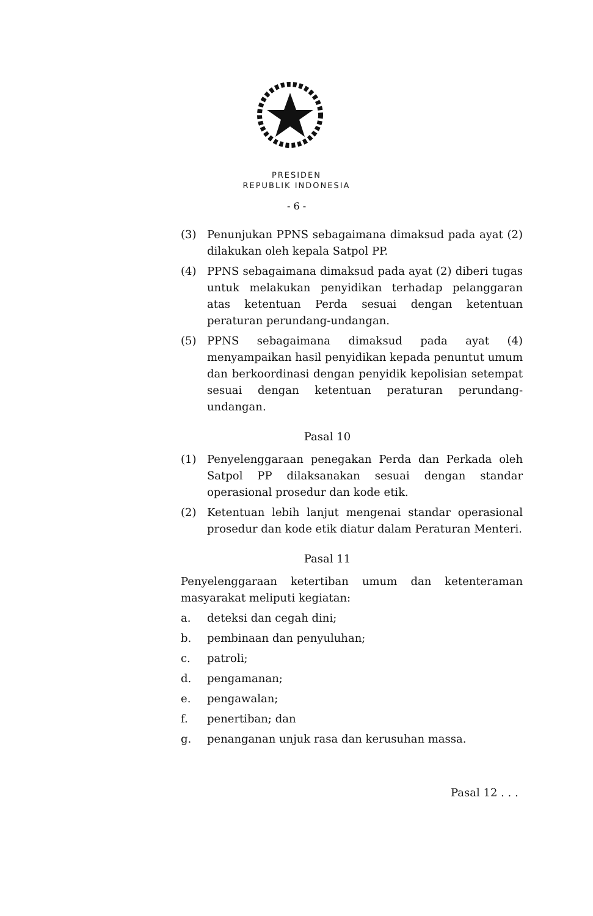PRESIDEN
REPUBLIK INDONESIA
- 6 -
(3) Penunjukan PPNS sebagaimana dimaksud pada ayat (2) dilakukan oleh kepala Satpol PP.
(4) PPNS sebagaimana dimaksud pada ayat (2) diberi tugas untuk melakukan penyidikan terhadap pelanggaran atas ketentuan Perda sesuai dengan ketentuan peraturan perundang-undangan.
(5) PPNS sebagaimana dimaksud pada ayat (4) menyampaikan hasil penyidikan kepada penuntut umum dan berkoordinasi dengan penyidik kepolisian setempat sesuai dengan ketentuan peraturan perundang-undangan.
Pasal 10
(1) Penyelenggaraan penegakan Perda dan Perkada oleh Satpol PP dilaksanakan sesuai dengan standar operasional prosedur dan kode etik.
(2) Ketentuan lebih lanjut mengenai standar operasional prosedur dan kode etik diatur dalam Peraturan Menteri.
Pasal 11
Penyelenggaraan ketertiban umum dan ketenteraman masyarakat meliputi kegiatan:
a. deteksi dan cegah dini;
b. pembinaan dan penyuluhan;
c. patroli;
d. pengamanan;
e. pengawalan;
f. penertiban; dan
g. penanganan unjuk rasa dan kerusuhan massa.
Pasal 12 . . .